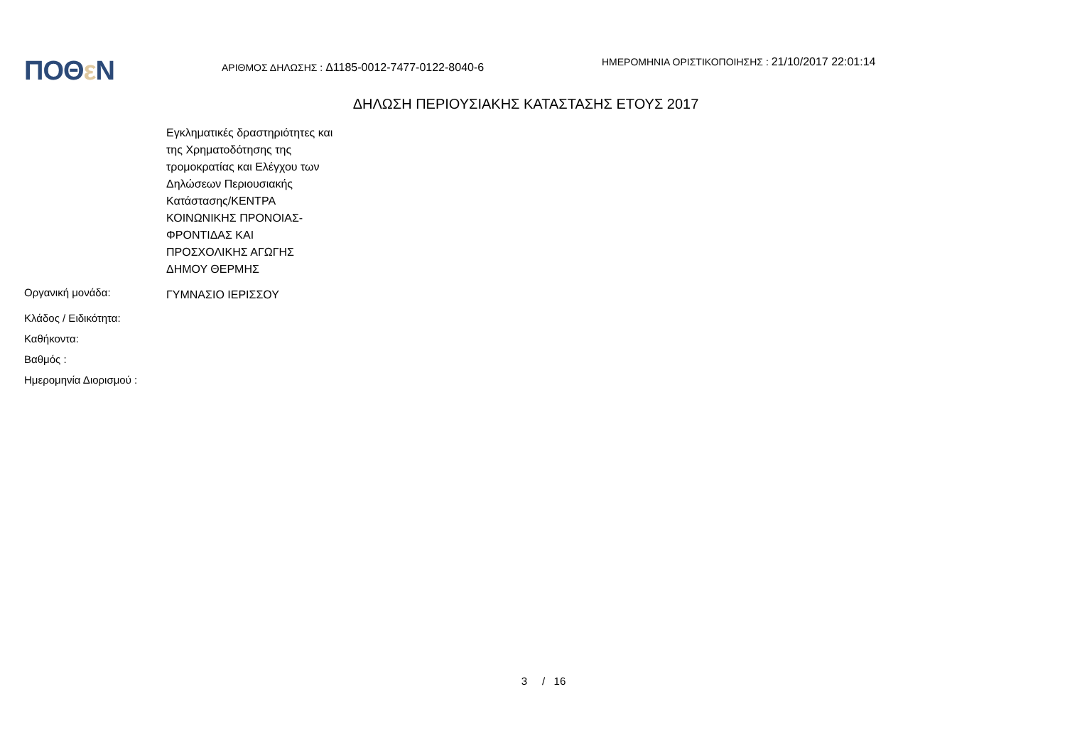ΠΟΘε Ν
ΑΡΙΘΜΟΣ ΔΗΛΩΣΗΣ : Δ1185-0012-7477-0122-8040-6
ΗΜΕΡΟΜΗΝΙΑ ΟΡΙΣΤΙΚΟΠΟΙΗΣΗΣ : 21/10/2017 22:01:14
ΔΗΛΩΣΗ ΠΕΡΙΟΥΣΙΑΚΗΣ ΚΑΤΑΣΤΑΣΗΣ ΕΤΟΥΣ 2017
Εγκληματικές δραστηριότητες και της Χρηματοδότησης της τρομοκρατίας και Ελέγχου των Δηλώσεων Περιουσιακής Κατάστασης/ΚΕΝΤΡΑ ΚΟΙΝΩΝΙΚΗΣ ΠΡΟΝΟΙΑΣ-ΦΡΟΝΤΙΔΑΣ ΚΑΙ ΠΡΟΣΧΟΛΙΚΗΣ ΑΓΩΓΗΣ ΔΗΜΟΥ ΘΕΡΜΗΣ
Οργανική μονάδα:
ΓΥΜΝΑΣΙΟ ΙΕΡΙΣΣΟΥ
Κλάδος / Ειδικότητα:
Καθήκοντα:
Βαθμός :
Ημερομηνία Διορισμού :
3 / 16